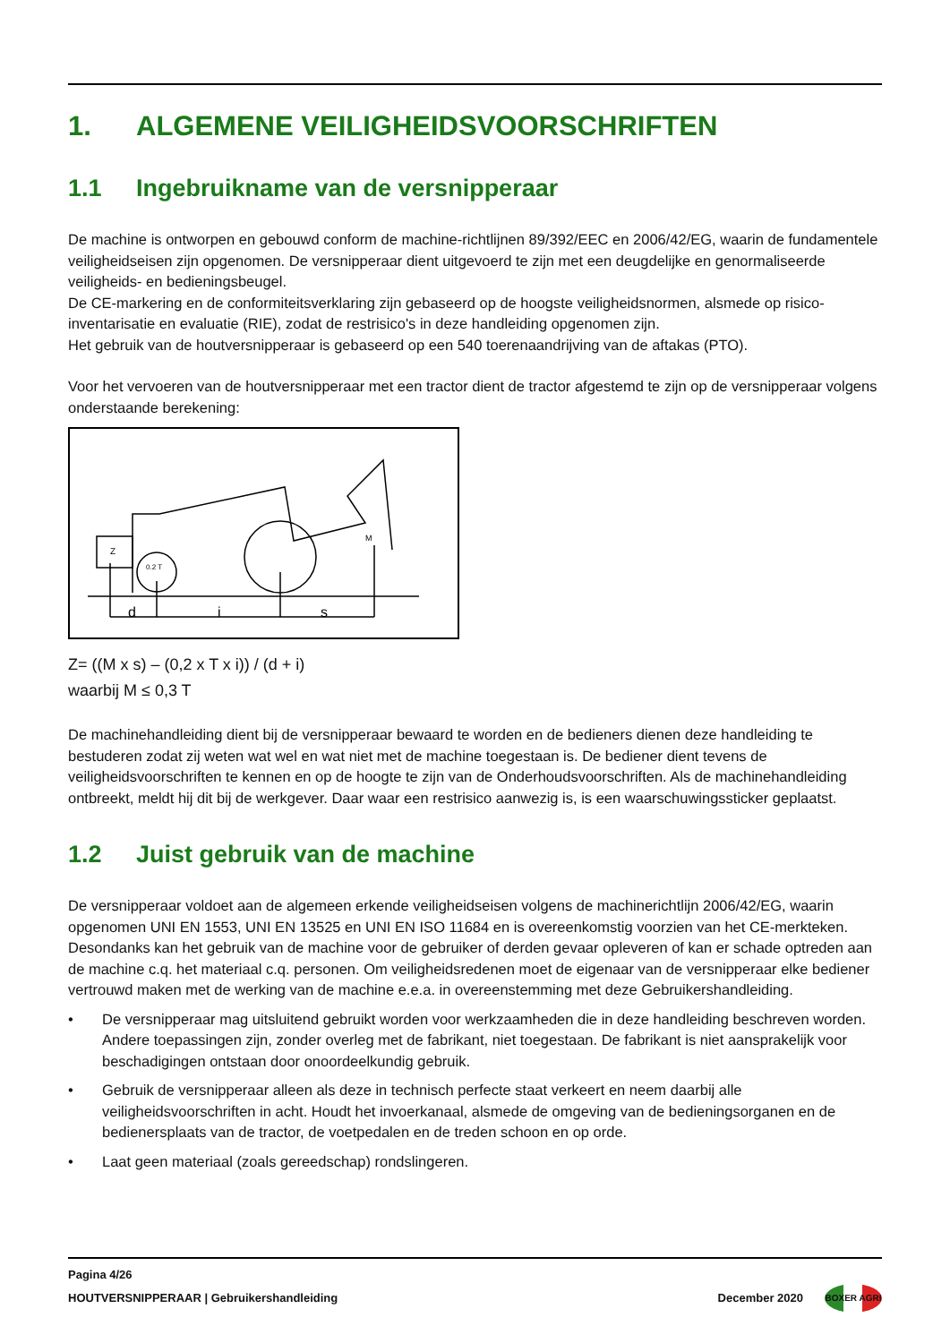1. ALGEMENE VEILIGHEIDSVOORSCHRIFTEN
1.1 Ingebruikname van de versnipperaar
De machine is ontworpen en gebouwd conform de machine-richtlijnen 89/392/EEC en 2006/42/EG, waarin de fundamentele veiligheidseisen zijn opgenomen. De versnipperaar dient uitgevoerd te zijn met een deugdelijke en genormaliseerde veiligheids- en bedieningsbeugel.
De CE-markering en de conformiteitsverklaring zijn gebaseerd op de hoogste veiligheidsnormen, alsmede op risico-inventarisatie en evaluatie (RIE), zodat de restrisico's in deze handleiding opgenomen zijn.
Het gebruik van de houtversnipperaar is gebaseerd op een 540 toerenaandrijving van de aftakas (PTO).
Voor het vervoeren van de houtversnipperaar met een tractor dient de tractor afgestemd te zijn op de versnipperaar volgens onderstaande berekening:
Z
0.2 T
M
d
i
s
Z= ((M x s) – (0,2 x T x i)) / (d + i)
waarbij M ≤ 0,3 T
De machinehandleiding dient bij de versnipperaar bewaard te worden en de bedieners dienen deze handleiding te bestuderen zodat zij weten wat wel en wat niet met de machine toegestaan is. De bediener dient tevens de veiligheidsvoorschriften te kennen en op de hoogte te zijn van de Onderhoudsvoorschriften. Als de machinehandleiding ontbreekt, meldt hij dit bij de werkgever. Daar waar een restrisico aanwezig is, is een waarschuwingssticker geplaatst.
1.2 Juist gebruik van de machine
De versnipperaar voldoet aan de algemeen erkende veiligheidseisen volgens de machinerichtlijn 2006/42/EG, waarin opgenomen UNI EN 1553, UNI EN 13525 en UNI EN ISO 11684 en is overeenkomstig voorzien van het CE-merkteken. Desondanks kan het gebruik van de machine voor de gebruiker of derden gevaar opleveren of kan er schade optreden aan de machine c.q. het materiaal c.q. personen. Om veiligheidsredenen moet de eigenaar van de versnipperaar elke bediener vertrouwd maken met de werking van de machine e.e.a. in overeenstemming met deze Gebruikershandleiding.
• De versnipperaar mag uitsluitend gebruikt worden voor werkzaamheden die in deze handleiding beschreven worden. Andere toepassingen zijn, zonder overleg met de fabrikant, niet toegestaan. De fabrikant is niet aansprakelijk voor beschadigingen ontstaan door onoordeelkundig gebruik.
• Gebruik de versnipperaar alleen als deze in technisch perfecte staat verkeert en neem daarbij alle veiligheidsvoorschriften in acht. Houdt het invoerkanaal, alsmede de omgeving van de bedieningsorganen en de bedienersplaats van de tractor, de voetpedalen en de treden schoon en op orde.
• Laat geen materiaal (zoals gereedschap) rondslingeren.
Pagina 4/26
HOUTVERSNIPPERAAR | Gebruikershandleiding
December 2020
BOXER AGRI